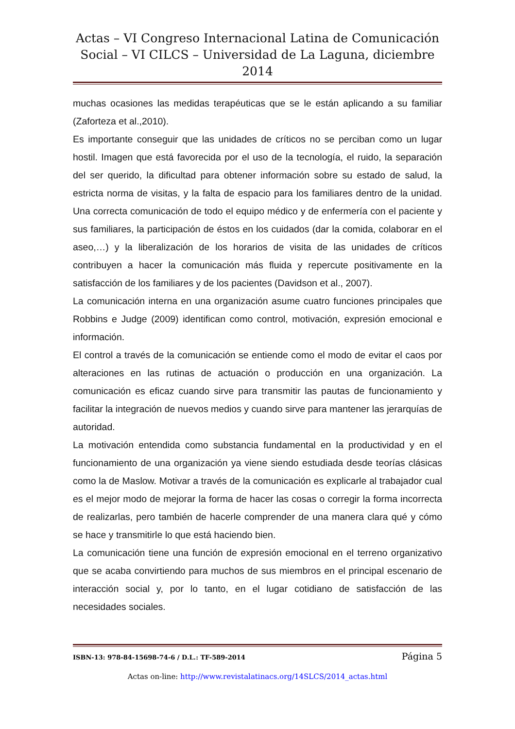Actas – VI Congreso Internacional Latina de Comunicación Social – VI CILCS – Universidad de La Laguna, diciembre 2014
muchas ocasiones las medidas terapéuticas que se le están aplicando a su familiar (Zaforteza et al.,2010).
Es importante conseguir que las unidades de críticos no se perciban como un lugar hostil. Imagen que está favorecida por el uso de la tecnología, el ruido, la separación del ser querido, la dificultad para obtener información sobre su estado de salud, la estricta norma de visitas, y la falta de espacio para los familiares dentro de la unidad. Una correcta comunicación de todo el equipo médico y de enfermería con el paciente y sus familiares, la participación de éstos en los cuidados (dar la comida, colaborar en el aseo,…) y la liberalización de los horarios de visita de las unidades de críticos contribuyen a hacer la comunicación más fluida y repercute positivamente en la satisfacción de los familiares y de los pacientes (Davidson et al., 2007).
La comunicación interna en una organización asume cuatro funciones principales que Robbins e Judge (2009) identifican como control, motivación, expresión emocional e información.
El control a través de la comunicación se entiende como el modo de evitar el caos por alteraciones en las rutinas de actuación o producción en una organización. La comunicación es eficaz cuando sirve para transmitir las pautas de funcionamiento y facilitar la integración de nuevos medios y cuando sirve para mantener las jerarquías de autoridad.
La motivación entendida como substancia fundamental en la productividad y en el funcionamiento de una organización ya viene siendo estudiada desde teorías clásicas como la de Maslow. Motivar a través de la comunicación es explicarle al trabajador cual es el mejor modo de mejorar la forma de hacer las cosas o corregir la forma incorrecta de realizarlas, pero también de hacerle comprender de una manera clara qué y cómo se hace y transmitirle lo que está haciendo bien.
La comunicación tiene una función de expresión emocional en el terreno organizativo que se acaba convirtiendo para muchos de sus miembros en el principal escenario de interacción social y, por lo tanto, en el lugar cotidiano de satisfacción de las necesidades sociales.
ISBN-13: 978-84-15698-74-6 / D.L.: TF-589-2014 Página 5
Actas on-line: http://www.revistalatinacs.org/14SLCS/2014_actas.html